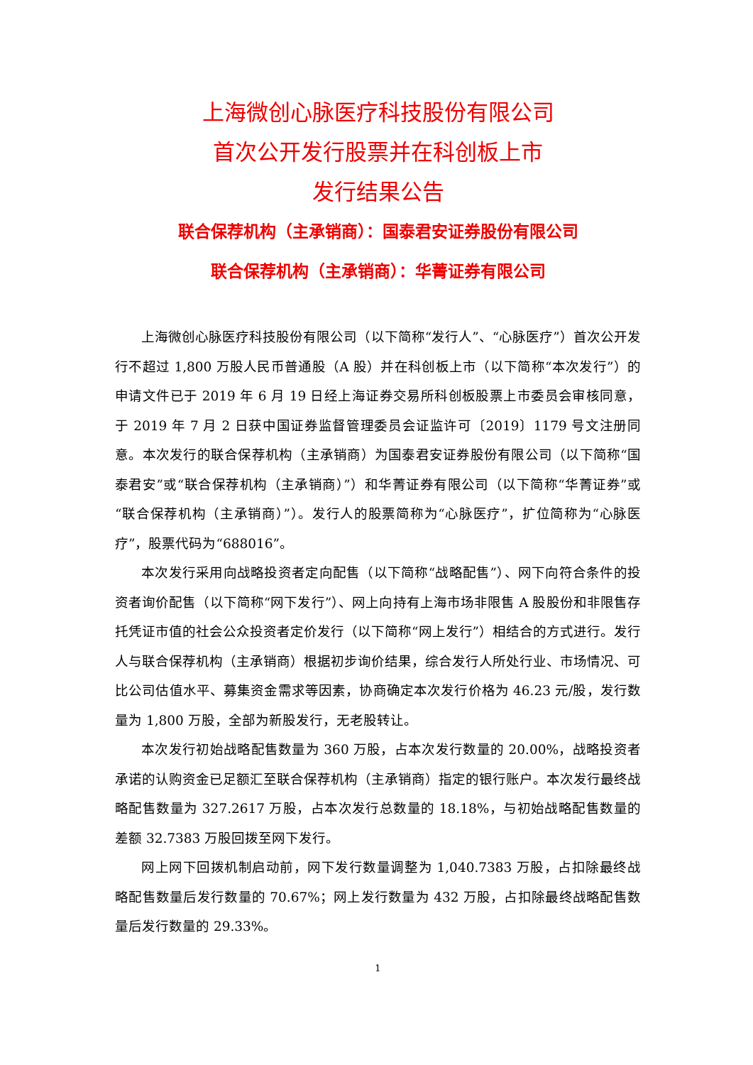上海微创心脉医疗科技股份有限公司
首次公开发行股票并在科创板上市
发行结果公告
联合保荐机构（主承销商）：国泰君安证券股份有限公司
联合保荐机构（主承销商）：华菁证券有限公司
上海微创心脉医疗科技股份有限公司（以下简称“发行人”、“心脉医疗”）首次公开发行不超过 1,800 万股人民币普通股（A 股）并在科创板上市（以下简称“本次发行”）的申请文件已于 2019 年 6 月 19 日经上海证券交易所科创板股票上市委员会审核同意，于 2019 年 7 月 2 日获中国证券监督管理委员会证监许可〔2019〕1179 号文注册同意。本次发行的联合保荐机构（主承销商）为国泰君安证券股份有限公司（以下简称“国泰君安”或“联合保荐机构（主承销商）”）和华菁证券有限公司（以下简称“华菁证券”或“联合保荐机构（主承销商）”）。发行人的股票简称为“心脉医疗”，扩位简称为“心脉医疗”，股票代码为“688016”。
本次发行采用向战略投资者定向配售（以下简称“战略配售”）、网下向符合条件的投资者询价配售（以下简称“网下发行”）、网上向持有上海市场非限售 A 股股份和非限售存托凭证市值的社会公众投资者定价发行（以下简称“网上发行”）相结合的方式进行。发行人与联合保荐机构（主承销商）根据初步询价结果，综合发行人所处行业、市场情况、可比公司估值水平、募集资金需求等因素，协商确定本次发行价格为 46.23 元/股，发行数量为 1,800 万股，全部为新股发行，无老股转让。
本次发行初始战略配售数量为 360 万股，占本次发行数量的 20.00%，战略投资者承诺的认购资金已足额汇至联合保荐机构（主承销商）指定的银行账户。本次发行最终战略配售数量为 327.2617 万股，占本次发行总数量的 18.18%，与初始战略配售数量的差额 32.7383 万股回拨至网下发行。
网上网下回拨机制启动前，网下发行数量调整为 1,040.7383 万股，占扣除最终战略配售数量后发行数量的 70.67%；网上发行数量为 432 万股，占扣除最终战略配售数量后发行数量的 29.33%。
1